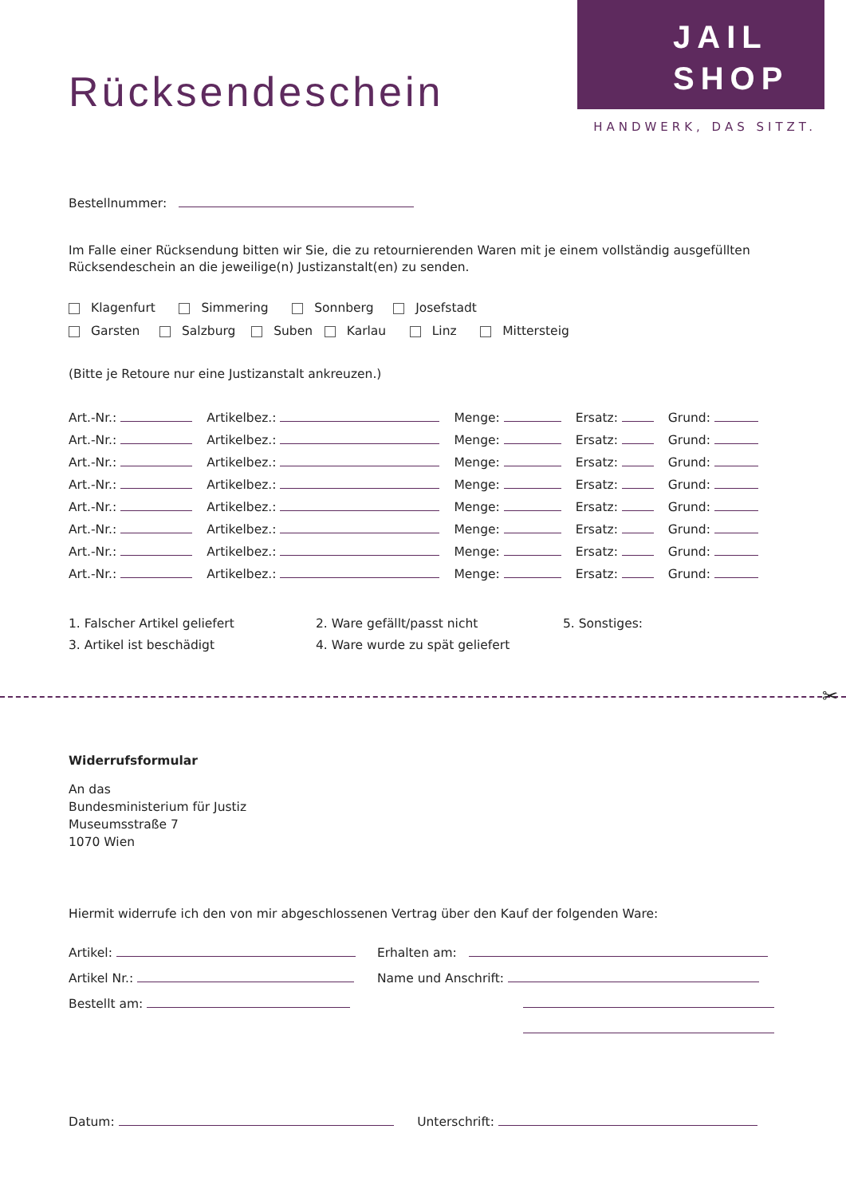JAIL
SHOP
HANDWERK, DAS SITZT.
Rücksendeschein
Bestellnummer:
Im Falle einer Rücksendung bitten wir Sie, die zu retournierenden Waren mit je einem vollständig ausgefüllten Rücksendeschein an die jeweilige(n) Justizanstalt(en) zu senden.
Klagenfurt Simmering Sonnberg Josefstadt
Garsten Salzburg Suben Karlau Linz Mittersteig
(Bitte je Retoure nur eine Justizanstalt ankreuzen.)
Art.-Nr.: Artikelbez.: Menge: Ersatz: Grund:
Art.-Nr.: Artikelbez.: Menge: Ersatz: Grund:
Art.-Nr.: Artikelbez.: Menge: Ersatz: Grund:
Art.-Nr.: Artikelbez.: Menge: Ersatz: Grund:
Art.-Nr.: Artikelbez.: Menge: Ersatz: Grund:
Art.-Nr.: Artikelbez.: Menge: Ersatz: Grund:
Art.-Nr.: Artikelbez.: Menge: Ersatz: Grund:
Art.-Nr.: Artikelbez.: Menge: Ersatz: Grund:
1. Falscher Artikel geliefert
2. Ware gefällt/passt nicht
5. Sonstiges:
3. Artikel ist beschädigt
4. Ware wurde zu spät geliefert
✂
Widerrufsformular
An das
Bundesministerium für Justiz
Museumsstraße 7
1070 Wien
Hiermit widerrufe ich den von mir abgeschlossenen Vertrag über den Kauf der folgenden Ware:
Artikel:
Erhalten am:
Artikel Nr.:
Name und Anschrift:
Bestellt am:
Datum: Unterschrift: